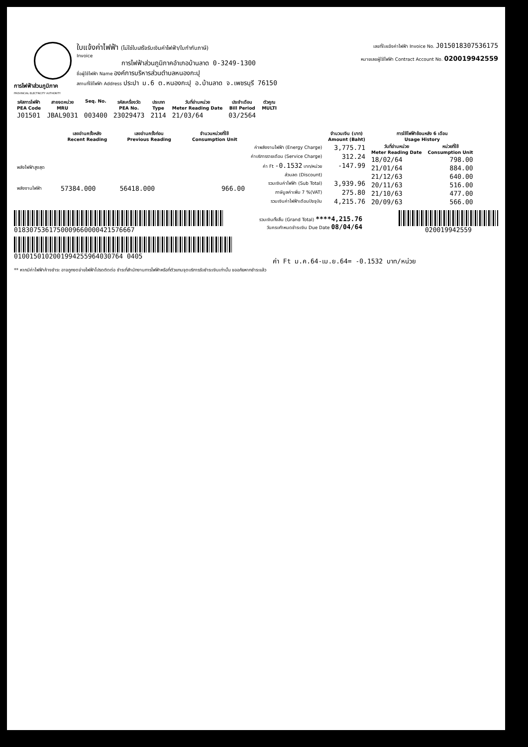การไฟฟ้าส่วนภูมิภาค
PROVINCIAL ELECTRICITY AUTHORITY
ใบแจ้งค่าไฟฟ้า (ไม่ใช่ใบเสร็จรับเงินค่าไฟฟ้า/ใบกำกับภาษี)
Invoice
การไฟฟ้าส่วนภูมิภาคอำเภอบ้านลาด 0-3249-1300
ชื่อผู้ใช้ไฟฟ้า Name องค์การบริหารส่วนตำบลหนองกะปุ
สถานที่ใช้ไฟฟ้า Address ประปา ม.6 ต.หนองกะปุ อ.บ้านลาด จ.เพชรบุรี 76150
เลขที่ใบแจ้งค่าไฟฟ้า Invoice No. J015018307536175
หมายเลขผู้ใช้ไฟฟ้า Contract Account No. 020019942559
| รหัสการไฟฟ้า PEA Code | สายจดหน่วย MRU | Seq. No. | รหัสเครื่องวัด PEA No. | ประเภท Type | วันที่อ่านหน่วย Meter Reading Date | ประจำเดือน Bill Period | ตัวคูณ MULTI |
| --- | --- | --- | --- | --- | --- | --- | --- |
| J01501 | JBAL9031 | 003400 | 23029473 | 2114 | 21/03/64 | 03/2564 | |
| | เลขอ่านครั้งหลัง Recent Reading | เลขอ่านครั้งก่อน Previous Reading | จำนวนหน่วยที่ใช้ Consumption Unit |
| --- | --- | --- | --- |
| พลังไฟฟ้าสูงสุด | | | |
| พลังงานไฟฟ้า | 57384.000 | 56418.000 | 966.00 |
| | จำนวนเงิน (บาท) Amount (Baht) |
| --- | --- |
| ค่าพลังงานไฟฟ้า (Energy Charge) | 3,775.71 |
| ค่าบริการรายเดือน (Service Charge) | 312.24 |
| ค่า Ft -0.1532 บาท/หน่วย | -147.99 |
| ส่วนลด (Discount) | |
| รวมเงินค่าไฟฟ้า (Sub Total) | 3,939.96 |
| ภาษีมูลค่าเพิ่ม 7 %(VAT) | 275.80 |
| รวมเงินค่าไฟฟ้าเดือนปัจจุบัน | 4,215.76 |
| การใช้ไฟฟ้าย้อนหลัง 6 เดือน Usage History | |
| --- | --- |
| วันที่อ่านหน่วย Meter Reading Date | หน่วยที่ใช้ Consumption Unit |
| 18/02/64 | 798.00 |
| 21/01/64 | 884.00 |
| 21/12/63 | 640.00 |
| 20/11/63 | 516.00 |
| 21/10/63 | 477.00 |
| 20/09/63 | 566.00 |
0183075361750009660000421576667
รวมเงินทั้งสิ้น (Grand Total) ****4,215.76
วันครบกำหนดชำระเงิน Due Date 08/04/64
020019942559
0100150102001994255964030764 0405
ค่า Ft ม.ค.64-เม.ย.64= -0.1532 บาท/หน่วย
** หากมีค่าไฟฟ้าค้างชำระ อาจถูกงดจ่ายไฟฟ้าโปรดติดต่อ ชำระที่สำนักงานการไฟฟ้าหรือที่ตัวแทนจุดบริการรับชำระเงินเท่านั้น ขออภัยหากชำระแล้ว